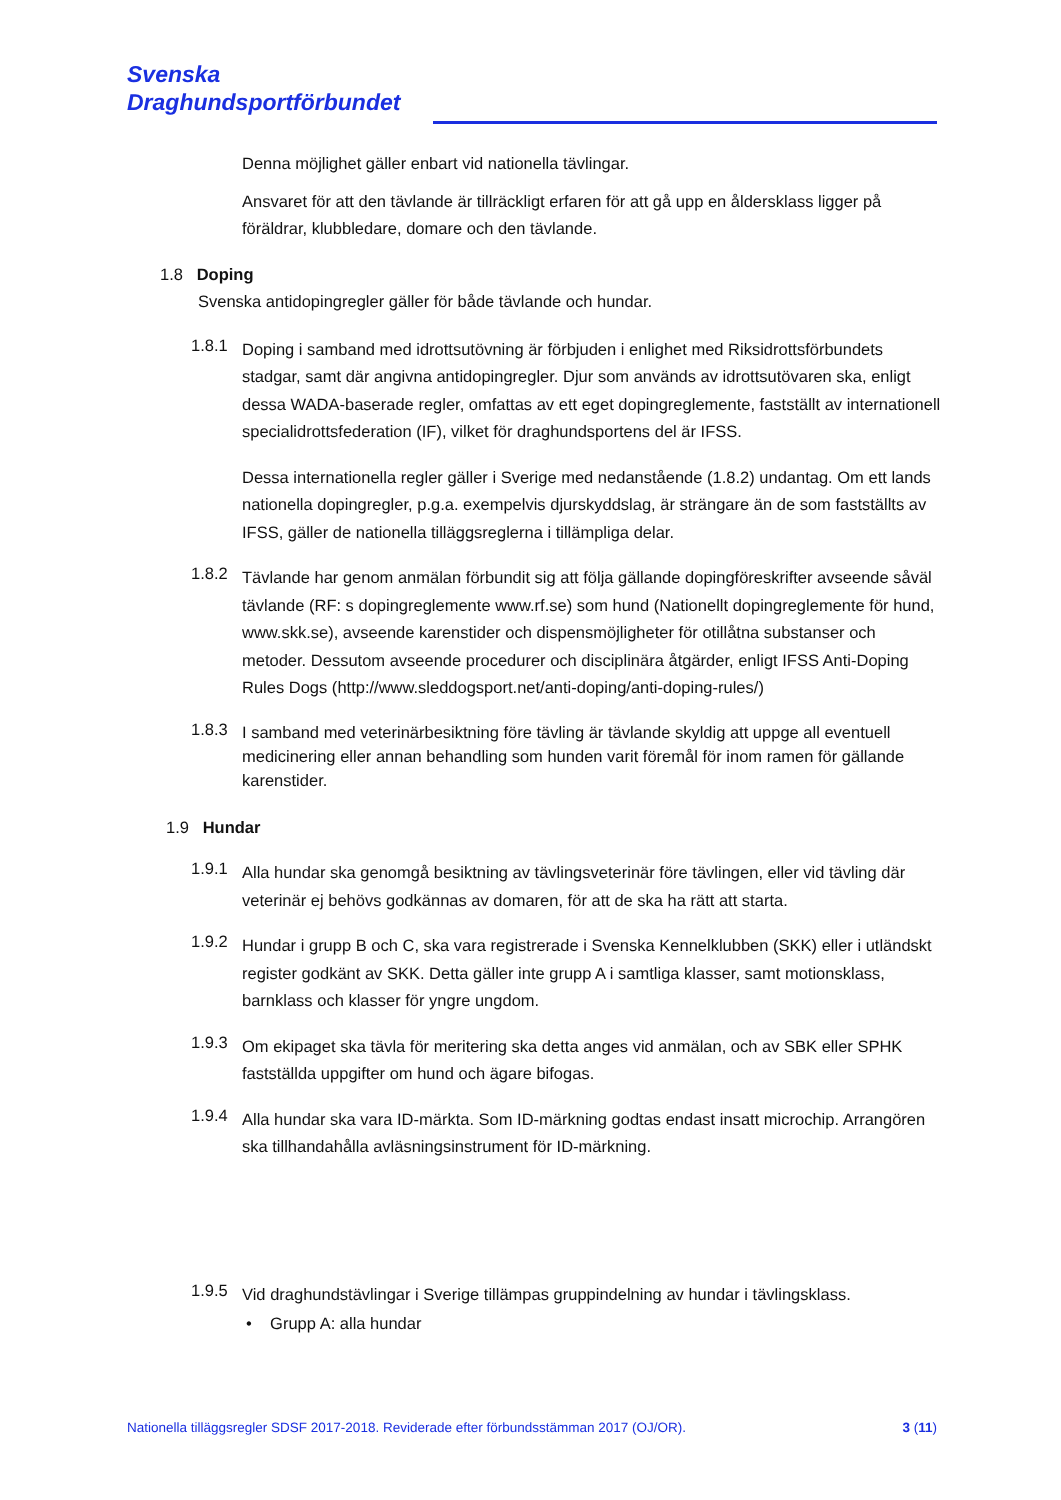Svenska
Draghundsportförbundet
Denna möjlighet gäller enbart vid nationella tävlingar.
Ansvaret för att den tävlande är tillräckligt erfaren för att gå upp en åldersklass ligger på föräldrar, klubbledare, domare och den tävlande.
1.8 Doping
Svenska antidopingregler gäller för både tävlande och hundar.
1.8.1
Doping i samband med idrottsutövning är förbjuden i enlighet med Riksidrottsförbundets stadgar, samt där angivna antidopingregler. Djur som används av idrottsutövaren ska, enligt dessa WADA-baserade regler, omfattas av ett eget dopingreglemente, fastställt av internationell specialidrottsfederation (IF), vilket för draghundsportens del är IFSS.
Dessa internationella regler gäller i Sverige med nedanstående (1.8.2) undantag. Om ett lands nationella dopingregler, p.g.a. exempelvis djurskyddslag, är strängare än de som fastställts av IFSS, gäller de nationella tilläggsreglerna i tillämpliga delar.
1.8.2
Tävlande har genom anmälan förbundit sig att följa gällande dopingföreskrifter avseende såväl tävlande (RF: s dopingreglemente www.rf.se) som hund (Nationellt dopingreglemente för hund, www.skk.se), avseende karenstider och dispensmöjligheter för otillåtna substanser och metoder. Dessutom avseende procedurer och disciplinära åtgärder, enligt IFSS Anti-Doping Rules Dogs (http://www.sleddogsport.net/anti-doping/anti-doping-rules/)
1.8.3
I samband med veterinärbesiktning före tävling är tävlande skyldig att uppge all eventuell medicinering eller annan behandling som hunden varit föremål för inom ramen för gällande karenstider.
1.9 Hundar
1.9.1
Alla hundar ska genomgå besiktning av tävlingsveterinär före tävlingen, eller vid tävling där veterinär ej behövs godkännas av domaren, för att de ska ha rätt att starta.
1.9.2
Hundar i grupp B och C, ska vara registrerade i Svenska Kennelklubben (SKK) eller i utländskt register godkänt av SKK. Detta gäller inte grupp A i samtliga klasser, samt motionsklass, barnklass och klasser för yngre ungdom.
1.9.3
Om ekipaget ska tävla för meritering ska detta anges vid anmälan, och av SBK eller SPHK fastställda uppgifter om hund och ägare bifogas.
1.9.4
Alla hundar ska vara ID-märkta. Som ID-märkning godtas endast insatt microchip. Arrangören ska tillhandahålla avläsningsinstrument för ID-märkning.
1.9.5
Vid draghundstävlingar i Sverige tillämpas gruppindelning av hundar i tävlingsklass.
• Grupp A: alla hundar
Nationella tilläggsregler SDSF 2017-2018. Reviderade efter förbundsstämman 2017 (OJ/OR). 3 (11)